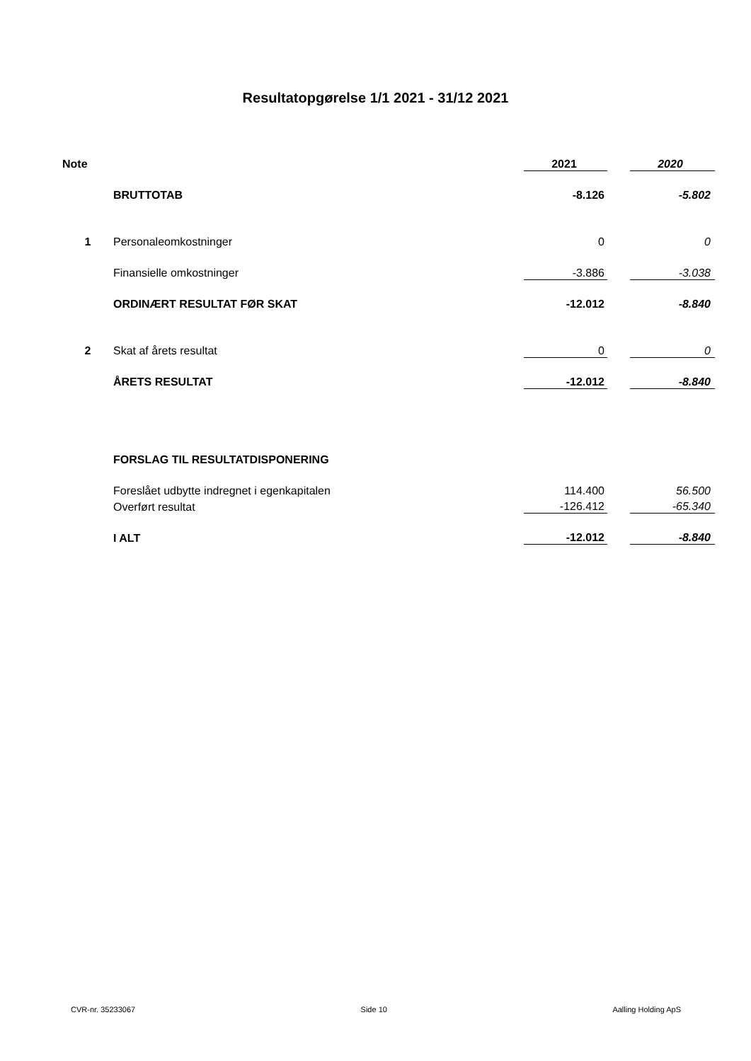Resultatopgørelse 1/1 2021 - 31/12 2021
| Note | | 2021 | | 2020 |
| | BRUTTOTAB | -8.126 | | -5.802 |
| 1 | Personaleomkostninger | 0 | | 0 |
| | Finansielle omkostninger | -3.886 | | -3.038 |
| | ORDINÆRT RESULTAT FØR SKAT | -12.012 | | -8.840 |
| 2 | Skat af årets resultat | 0 | | 0 |
| | ÅRETS RESULTAT | -12.012 | | -8.840 |
| | FORSLAG TIL RESULTATDISPONERING | | | |
| | Foreslået udbytte indregnet i egenkapitalen | 114.400 | | 56.500 |
| | Overført resultat | -126.412 | | -65.340 |
| | I ALT | -12.012 | | -8.840 |
CVR-nr. 35233067 Side 10 Aalling Holding ApS